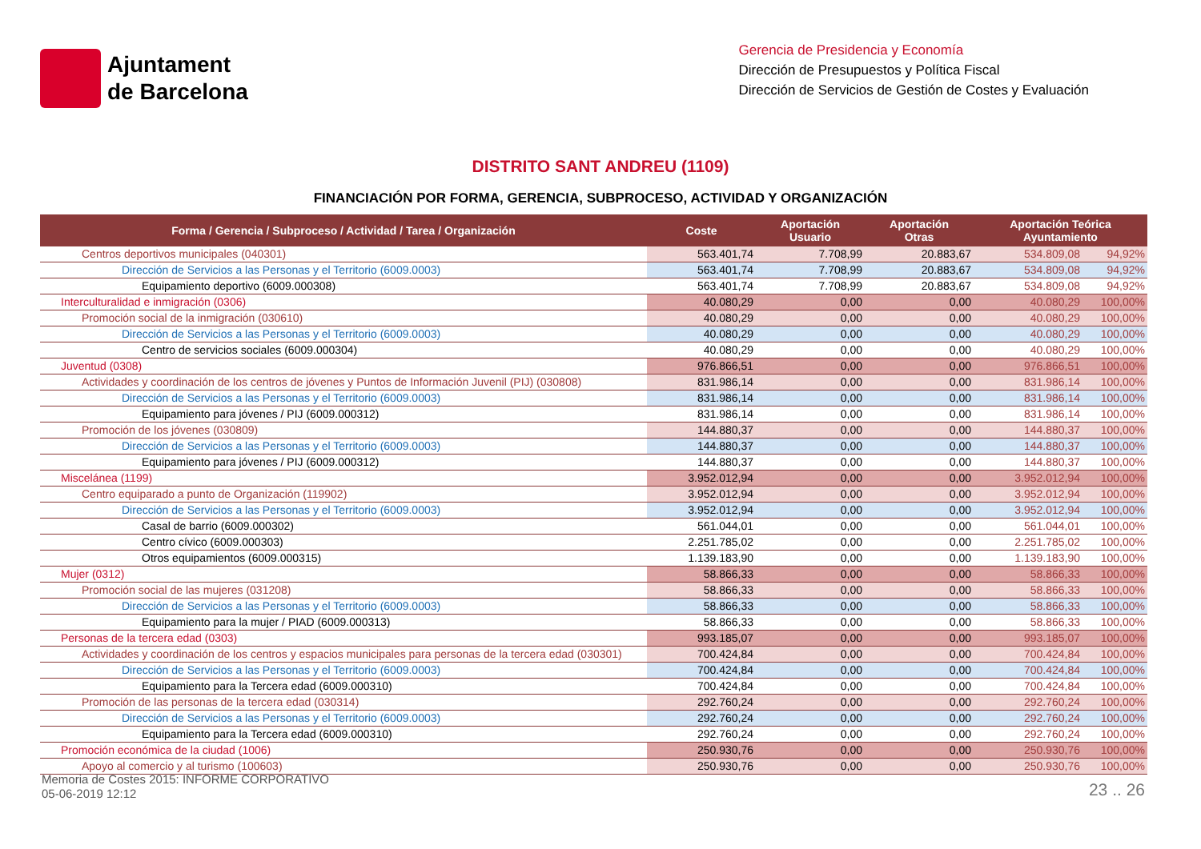Ajuntament
de Barcelona
Gerencia de Presidencia y Economía
Dirección de Presupuestos y Política Fiscal
Dirección de Servicios de Gestión de Costes y Evaluación
DISTRITO SANT ANDREU (1109)
FINANCIACIÓN POR FORMA, GERENCIA, SUBPROCESO, ACTIVIDAD Y ORGANIZACIÓN
| Forma / Gerencia / Subproceso / Actividad / Tarea / Organización | Coste | Aportación Usuario | Aportación Otras | Aportación Teórica Ayuntamiento | |
| --- | --- | --- | --- | --- | --- |
| Centros deportivos municipales (040301) | 563.401,74 | 7.708,99 | 20.883,67 | 534.809,08 | 94,92% |
| Dirección de Servicios a las Personas y el Territorio (6009.0003) | 563.401,74 | 7.708,99 | 20.883,67 | 534.809,08 | 94,92% |
| Equipamiento deportivo (6009.000308) | 563.401,74 | 7.708,99 | 20.883,67 | 534.809,08 | 94,92% |
| Interculturalidad e inmigración (0306) | 40.080,29 | 0,00 | 0,00 | 40.080,29 | 100,00% |
| Promoción social de la inmigración (030610) | 40.080,29 | 0,00 | 0,00 | 40.080,29 | 100,00% |
| Dirección de Servicios a las Personas y el Territorio (6009.0003) | 40.080,29 | 0,00 | 0,00 | 40.080,29 | 100,00% |
| Centro de servicios sociales (6009.000304) | 40.080,29 | 0,00 | 0,00 | 40.080,29 | 100,00% |
| Juventud (0308) | 976.866,51 | 0,00 | 0,00 | 976.866,51 | 100,00% |
| Actividades y coordinación de los centros de jóvenes y Puntos de Información Juvenil (PIJ) (030808) | 831.986,14 | 0,00 | 0,00 | 831.986,14 | 100,00% |
| Dirección de Servicios a las Personas y el Territorio (6009.0003) | 831.986,14 | 0,00 | 0,00 | 831.986,14 | 100,00% |
| Equipamiento para jóvenes / PIJ (6009.000312) | 831.986,14 | 0,00 | 0,00 | 831.986,14 | 100,00% |
| Promoción de los jóvenes (030809) | 144.880,37 | 0,00 | 0,00 | 144.880,37 | 100,00% |
| Dirección de Servicios a las Personas y el Territorio (6009.0003) | 144.880,37 | 0,00 | 0,00 | 144.880,37 | 100,00% |
| Equipamiento para jóvenes / PIJ (6009.000312) | 144.880,37 | 0,00 | 0,00 | 144.880,37 | 100,00% |
| Miscelánea (1199) | 3.952.012,94 | 0,00 | 0,00 | 3.952.012,94 | 100,00% |
| Centro equiparado a punto de Organización (119902) | 3.952.012,94 | 0,00 | 0,00 | 3.952.012,94 | 100,00% |
| Dirección de Servicios a las Personas y el Territorio (6009.0003) | 3.952.012,94 | 0,00 | 0,00 | 3.952.012,94 | 100,00% |
| Casal de barrio (6009.000302) | 561.044,01 | 0,00 | 0,00 | 561.044,01 | 100,00% |
| Centro cívico (6009.000303) | 2.251.785,02 | 0,00 | 0,00 | 2.251.785,02 | 100,00% |
| Otros equipamientos (6009.000315) | 1.139.183,90 | 0,00 | 0,00 | 1.139.183,90 | 100,00% |
| Mujer (0312) | 58.866,33 | 0,00 | 0,00 | 58.866,33 | 100,00% |
| Promoción social de las mujeres (031208) | 58.866,33 | 0,00 | 0,00 | 58.866,33 | 100,00% |
| Dirección de Servicios a las Personas y el Territorio (6009.0003) | 58.866,33 | 0,00 | 0,00 | 58.866,33 | 100,00% |
| Equipamiento para la mujer / PIAD (6009.000313) | 58.866,33 | 0,00 | 0,00 | 58.866,33 | 100,00% |
| Personas de la tercera edad (0303) | 993.185,07 | 0,00 | 0,00 | 993.185,07 | 100,00% |
| Actividades y coordinación de los centros y espacios municipales para personas de la tercera edad (030301) | 700.424,84 | 0,00 | 0,00 | 700.424,84 | 100,00% |
| Dirección de Servicios a las Personas y el Territorio (6009.0003) | 700.424,84 | 0,00 | 0,00 | 700.424,84 | 100,00% |
| Equipamiento para la Tercera edad (6009.000310) | 700.424,84 | 0,00 | 0,00 | 700.424,84 | 100,00% |
| Promoción de las personas de la tercera edad (030314) | 292.760,24 | 0,00 | 0,00 | 292.760,24 | 100,00% |
| Dirección de Servicios a las Personas y el Territorio (6009.0003) | 292.760,24 | 0,00 | 0,00 | 292.760,24 | 100,00% |
| Equipamiento para la Tercera edad (6009.000310) | 292.760,24 | 0,00 | 0,00 | 292.760,24 | 100,00% |
| Promoción económica de la ciudad (1006) | 250.930,76 | 0,00 | 0,00 | 250.930,76 | 100,00% |
| Apoyo al comercio y al turismo (100603) | 250.930,76 | 0,00 | 0,00 | 250.930,76 | 100,00% |
Memoria de Costes 2015: INFORME CORPORATIVO
05-06-2019 12:12
23 .. 26